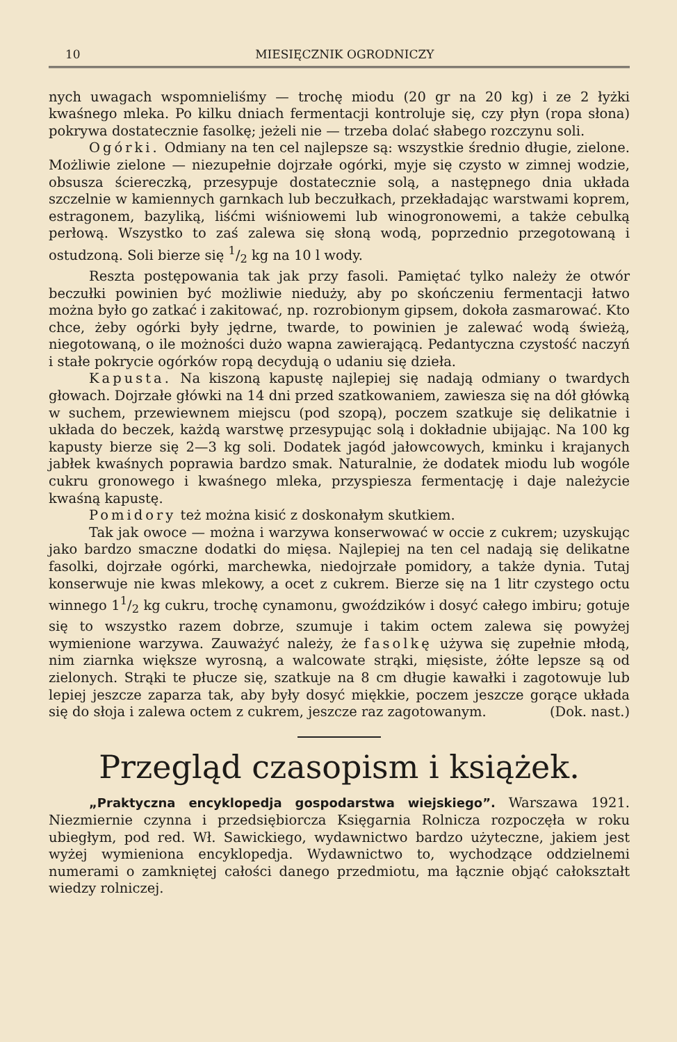10 MIESIĘCZNIK OGRODNICZY
nych uwagach wspomnieliśmy — trochę miodu (20 gr na 20 kg) i ze 2 łyżki kwaśnego mleka. Po kilku dniach fermentacji kontroluje się, czy płyn (ropa słona) pokrywa dostatecznie fasolkę; jeżeli nie — trzeba dolać słabego rozczynu soli.
Ogórki. Odmiany na ten cel najlepsze są: wszystkie średnio długie, zielone. Możliwie zielone — niezupełnie dojrzałe ogórki, myje się czysto w zimnej wodzie, obsusza ściereczką, przesypuje dostatecznie solą, a następnego dnia układa szczelnie w kamiennych garnkach lub beczułkach, przekładając warstwami koprem, estragonem, bazyliką, liśćmi wiśniowemi lub winogronowemi, a także cebulką perłową. Wszystko to zaś zalewa się słoną wodą, poprzednio przegotowaną i ostudzoną. Soli bierze się 1/2 kg na 10 l wody.
Reszta postępowania tak jak przy fasoli. Pamiętać tylko należy że otwór beczułki powinien być możliwie nieduży, aby po skończeniu fermentacji łatwo można było go zatkać i zakitować, np. rozrobionym gipsem, dokoła zasmarować. Kto chce, żeby ogórki były jędrne, twarde, to powinien je zalewać wodą świeżą, niegotowaną, o ile możności dużo wapna zawierającą. Pedantyczna czystość naczyń i stałe pokrycie ogórków ropą decydują o udaniu się dzieła.
Kapusta. Na kiszoną kapustę najlepiej się nadają odmiany o twardych głowach. Dojrzałe główki na 14 dni przed szatkowaniem, zawiesza się na dół główką w suchem, przewiewnem miejscu (pod szopą), poczem szatkuje się delikatnie i układa do beczek, każdą warstwę przesypując solą i dokładnie ubijając. Na 100 kg kapusty bierze się 2—3 kg soli. Dodatek jagód jałowcowych, kminku i krajanych jabłek kwaśnych poprawia bardzo smak. Naturalnie, że dodatek miodu lub wogóle cukru gronowego i kwaśnego mleka, przyspiesza fermentację i daje należycie kwaśną kapustę.
Pomidory też można kisić z doskonałym skutkiem.
Tak jak owoce — można i warzywa konserwować w occie z cukrem; uzyskując jako bardzo smaczne dodatki do mięsa. Najlepiej na ten cel nadają się delikatne fasolki, dojrzałe ogórki, marchewka, niedojrzałe pomidory, a także dynia. Tutaj konserwuje nie kwas mlekowy, a ocet z cukrem. Bierze się na 1 litr czystego octu winnego 11/2 kg cukru, trochę cynamonu, gwoździków i dosyć całego imbiru; gotuje się to wszystko razem dobrze, szumuje i takim octem zalewa się powyżej wymienione warzywa. Zauważyć należy, że fasolkę używa się zupełnie młodą, nim ziarnka większe wyrosną, a walcowate strąki, mięsiste, żółte lepsze są od zielonych. Strąki te płucze się, szatkuje na 8 cm długie kawałki i zagotowuje lub lepiej jeszcze zaparza tak, aby były dosyć miękkie, poczem jeszcze gorące układa się do słoja i zalewa octem z cukrem, jeszcze raz zagotowanym. (Dok. nast.)
Przegląd czasopism i książek.
„Praktyczna encyklopedja gospodarstwa wiejskiego”. Warszawa 1921. Niezmiernie czynna i przedsiębiorcza Księgarnia Rolnicza rozpoczęła w roku ubiegłym, pod red. Wł. Sawickiego, wydawnictwo bardzo użyteczne, jakiem jest wyżej wymieniona encyklopedja. Wydawnictwo to, wychodzące oddzielnemi numerami o zamkniętej całości danego przedmiotu, ma łącznie objąć całokształt wiedzy rolniczej.